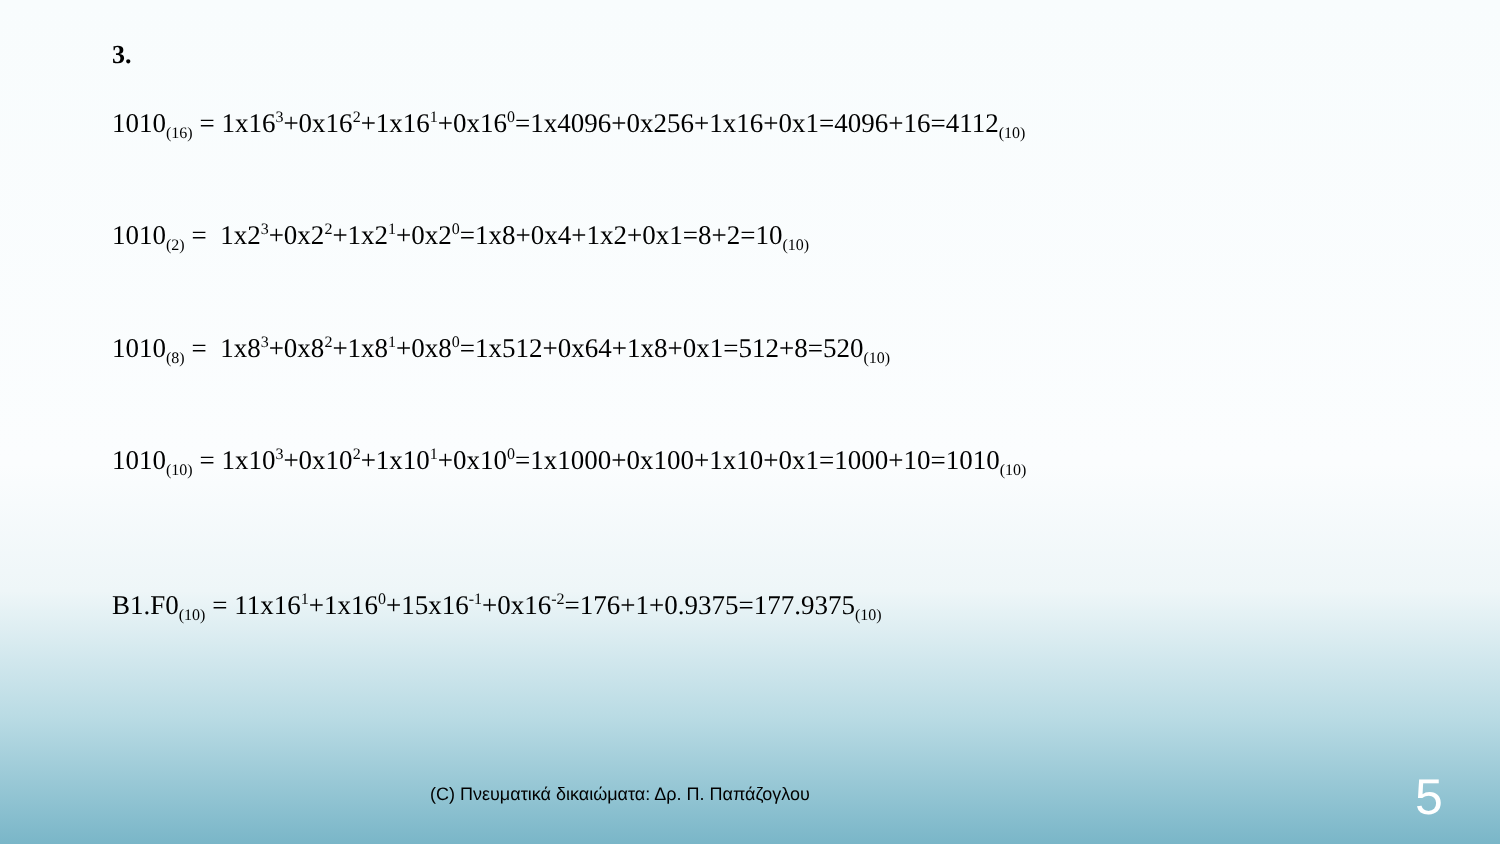3.
1010<sub>(16)</sub> = 1x16<sup>3</sup>+0x16<sup>2</sup>+1x16<sup>1</sup>+0x16<sup>0</sup>=1x4096+0x256+1x16+0x1=4096+16=4112<sub>(10)</sub>
1010<sub>(2)</sub> = 1x2<sup>3</sup>+0x2<sup>2</sup>+1x2<sup>1</sup>+0x2<sup>0</sup>=1x8+0x4+1x2+0x1=8+2=10<sub>(10)</sub>
1010<sub>(8)</sub> = 1x8<sup>3</sup>+0x8<sup>2</sup>+1x8<sup>1</sup>+0x8<sup>0</sup>=1x512+0x64+1x8+0x1=512+8=520<sub>(10)</sub>
1010<sub>(10)</sub> = 1x10<sup>3</sup>+0x10<sup>2</sup>+1x10<sup>1</sup>+0x10<sup>0</sup>=1x1000+0x100+1x10+0x1=1000+10=1010<sub>(10)</sub>
B1.F0<sub>(10)</sub> = 11x16<sup>1</sup>+1x16<sup>0</sup>+15x16<sup>-1</sup>+0x16<sup>-2</sup>=176+1+0.9375=177.9375<sub>(10)</sub>
(C) Πνευματικά δικαιώματα: Δρ. Π. Παπάζογλου
5